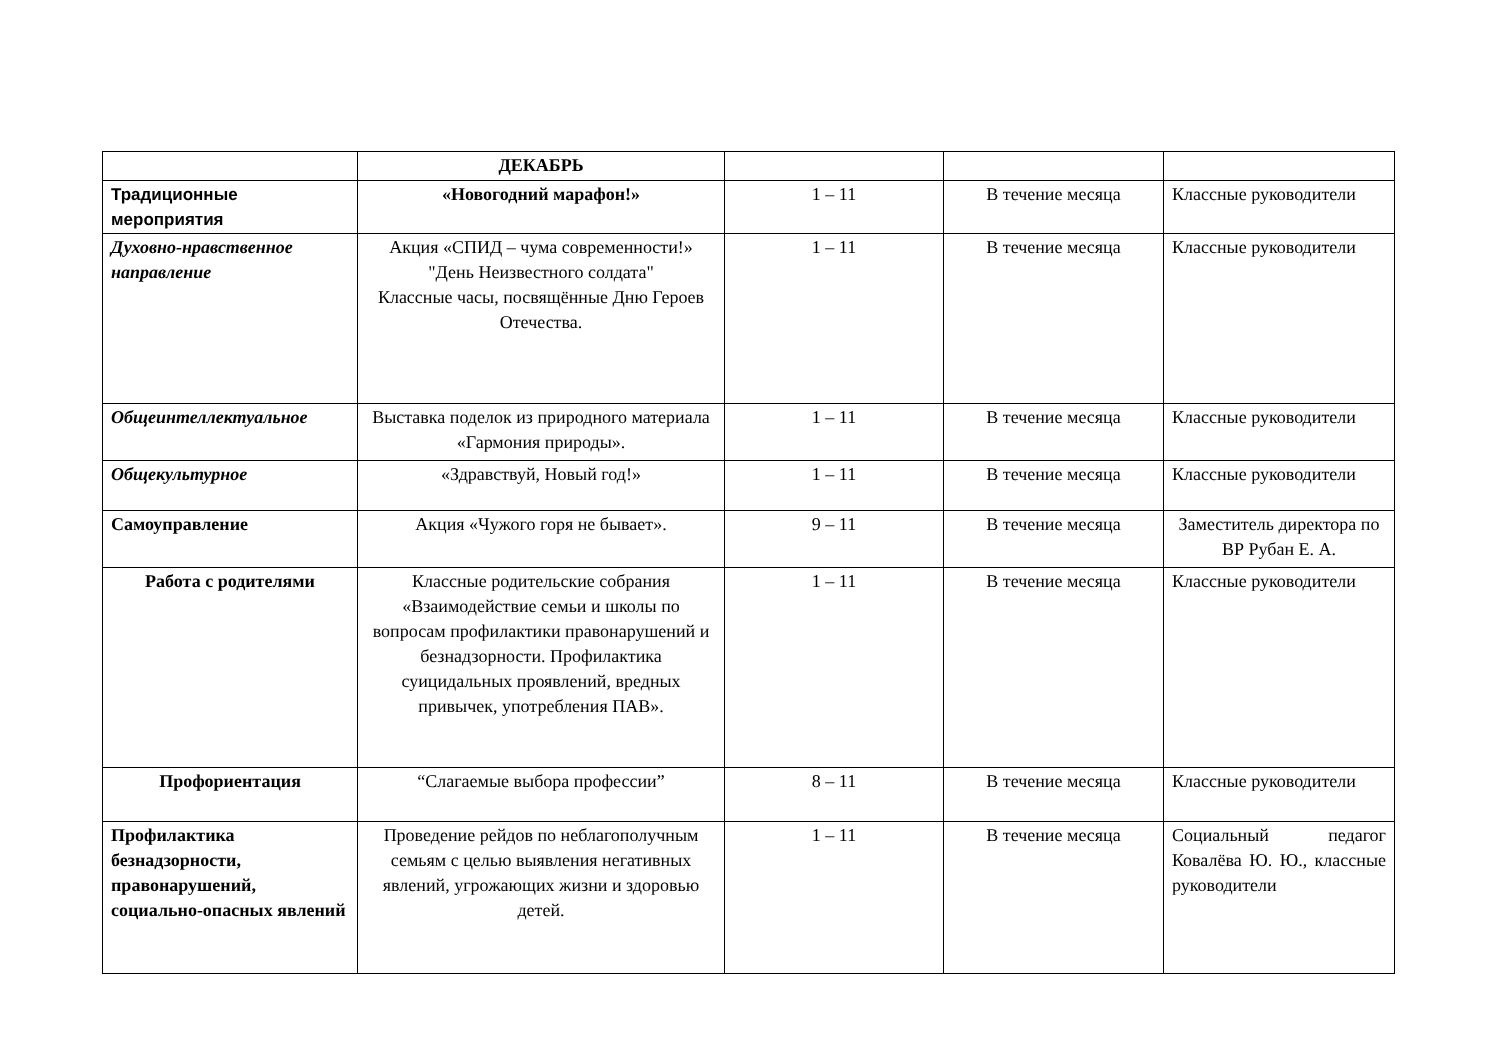| | ДЕКАБРЬ | | | |
| Традиционные мероприятия | «Новогодний марафон!» | 1 – 11 | В течение месяца | Классные руководители |
| Духовно-нравственное направление | Акция «СПИД – чума современности!» "День Неизвестного солдата" Классные часы, посвящённые Дню Героев Отечества. | 1 – 11 | В течение месяца | Классные руководители |
| Общеинтеллектуальное | Выставка поделок из природного материала «Гармония природы». | 1 – 11 | В течение месяца | Классные руководители |
| Общекультурное | «Здравствуй, Новый год!» | 1 – 11 | В течение месяца | Классные руководители |
| Самоуправление | Акция «Чужого горя не бывает». | 9 – 11 | В течение месяца | Заместитель директора по ВР Рубан Е. А. |
| Работа с родителями | Классные родительские собрания «Взаимодействие семьи и школы по вопросам профилактики правонарушений и безнадзорности. Профилактика суицидальных проявлений, вредных привычек, употребления ПАВ». | 1 – 11 | В течение месяца | Классные руководители |
| Профориентация | “Слагаемые выбора профессии” | 8 – 11 | В течение месяца | Классные руководители |
| Профилактика безнадзорности, правонарушений, социально-опасных явлений | Проведение рейдов по неблагополучным семьям с целью выявления негативных явлений, угрожающих жизни и здоровью детей. | 1 – 11 | В течение месяца | Социальный педагог Ковалёва Ю. Ю., классные руководители |